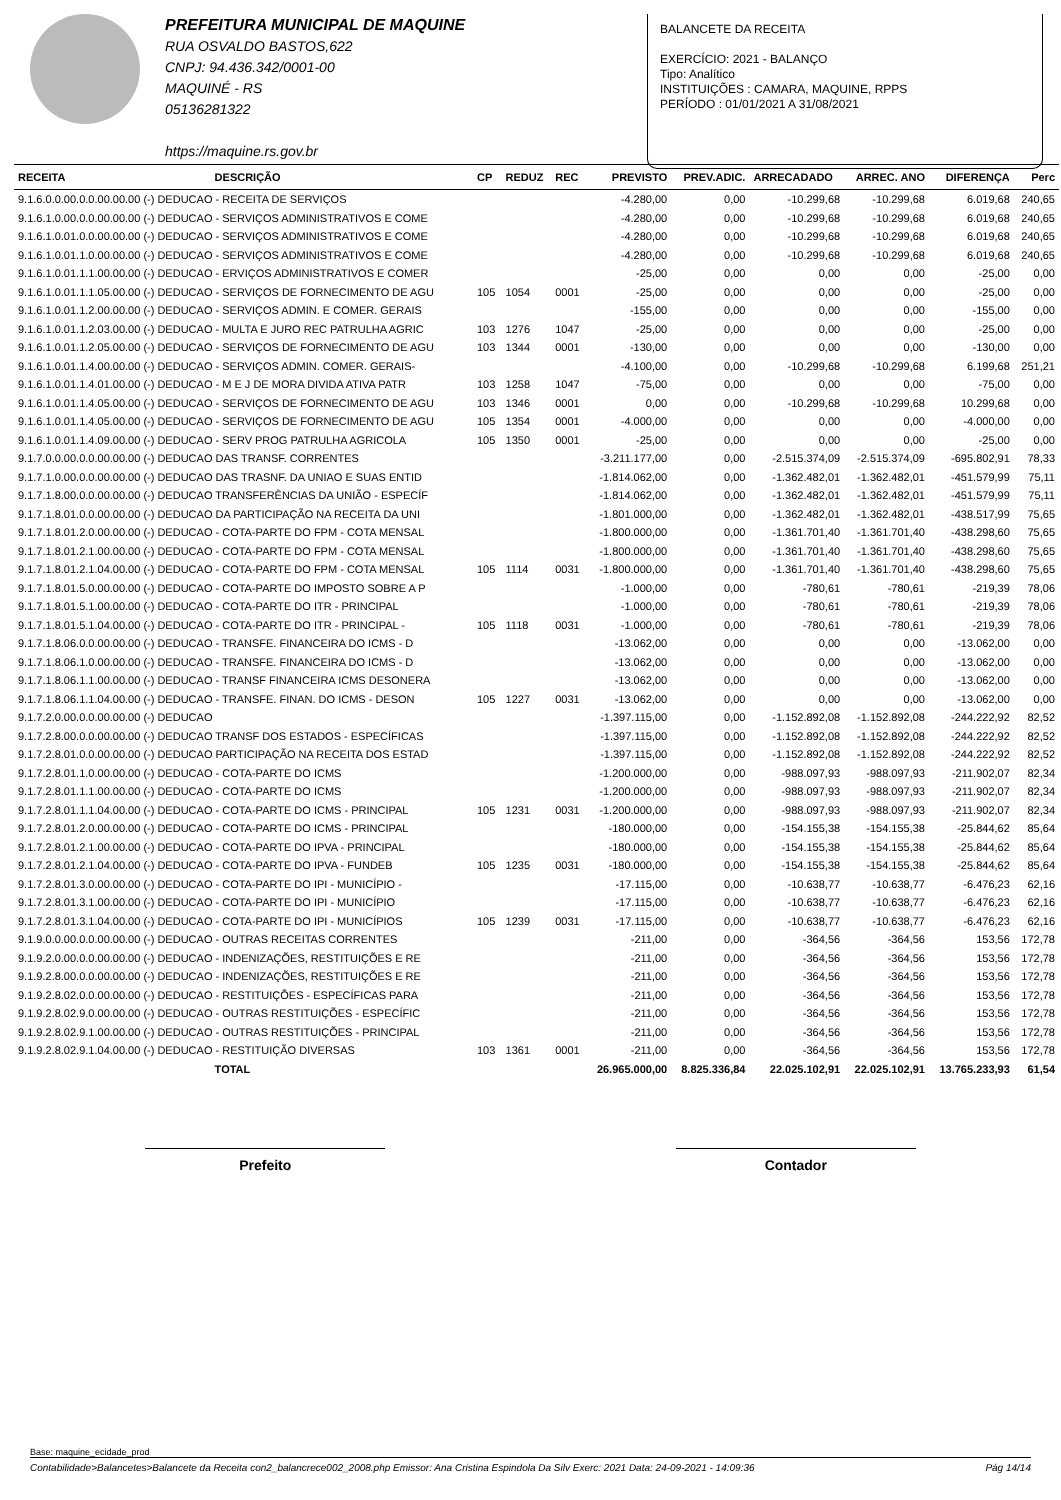PREFEITURA MUNICIPAL DE MAQUINE
RUA OSVALDO BASTOS,622
CNPJ: 94.436.342/0001-00
MAQUINÉ - RS
05136281322
https://maquine.rs.gov.br
BALANCETE DA RECEITA
EXERCÍCIO: 2021 - BALANÇO
Tipo: Analítico
INSTITUIÇÕES : CAMARA, MAQUINE, RPPS
PERÍODO : 01/01/2021 A 31/08/2021
| RECEITA | DESCRIÇÃO | CP | REDUZ | REC | PREVISTO | PREV.ADIC. | ARRECADADO | ARREC. ANO | DIFERENÇA | Perc |
| --- | --- | --- | --- | --- | --- | --- | --- | --- | --- | --- |
| 9.1.6.0.0.00.0.0.00.00.00 (-) DEDUCAO - RECEITA DE SERVIÇOS | | | | | -4.280,00 | 0,00 | -10.299,68 | -10.299,68 | 6.019,68 | 240,65 |
| 9.1.6.1.0.00.0.0.00.00.00 (-) DEDUCAO - SERVIÇOS ADMINISTRATIVOS E COME | | | | | -4.280,00 | 0,00 | -10.299,68 | -10.299,68 | 6.019,68 | 240,65 |
| 9.1.6.1.0.01.0.0.00.00.00 (-) DEDUCAO - SERVIÇOS ADMINISTRATIVOS E COME | | | | | -4.280,00 | 0,00 | -10.299,68 | -10.299,68 | 6.019,68 | 240,65 |
| 9.1.6.1.0.01.1.0.00.00.00 (-) DEDUCAO - SERVIÇOS ADMINISTRATIVOS E COME | | | | | -4.280,00 | 0,00 | -10.299,68 | -10.299,68 | 6.019,68 | 240,65 |
| 9.1.6.1.0.01.1.1.00.00.00 (-) DEDUCAO - ERVIÇOS ADMINISTRATIVOS E COMER | | | | | -25,00 | 0,00 | 0,00 | 0,00 | -25,00 | 0,00 |
| 9.1.6.1.0.01.1.1.05.00.00 (-) DEDUCAO - SERVIÇOS DE FORNECIMENTO DE AGU | | 105 | 1054 | 0001 | -25,00 | 0,00 | 0,00 | 0,00 | -25,00 | 0,00 |
| 9.1.6.1.0.01.1.2.00.00.00 (-) DEDUCAO - SERVIÇOS ADMIN. E COMER. GERAIS | | | | | -155,00 | 0,00 | 0,00 | 0,00 | -155,00 | 0,00 |
| 9.1.6.1.0.01.1.2.03.00.00 (-) DEDUCAO - MULTA E JURO REC PATRULHA AGRIC | | 103 | 1276 | 1047 | -25,00 | 0,00 | 0,00 | 0,00 | -25,00 | 0,00 |
| 9.1.6.1.0.01.1.2.05.00.00 (-) DEDUCAO - SERVIÇOS DE FORNECIMENTO DE AGU | | 103 | 1344 | 0001 | -130,00 | 0,00 | 0,00 | 0,00 | -130,00 | 0,00 |
| 9.1.6.1.0.01.1.4.00.00.00 (-) DEDUCAO - SERVIÇOS ADMIN. COMER. GERAIS- | | | | | -4.100,00 | 0,00 | -10.299,68 | -10.299,68 | 6.199,68 | 251,21 |
| 9.1.6.1.0.01.1.4.01.00.00 (-) DEDUCAO - M E J DE MORA DIVIDA ATIVA PATR | | 103 | 1258 | 1047 | -75,00 | 0,00 | 0,00 | 0,00 | -75,00 | 0,00 |
| 9.1.6.1.0.01.1.4.05.00.00 (-) DEDUCAO - SERVIÇOS DE FORNECIMENTO DE AGU | | 103 | 1346 | 0001 | 0,00 | 0,00 | -10.299,68 | -10.299,68 | 10.299,68 | 0,00 |
| 9.1.6.1.0.01.1.4.05.00.00 (-) DEDUCAO - SERVIÇOS DE FORNECIMENTO DE AGU | | 105 | 1354 | 0001 | -4.000,00 | 0,00 | 0,00 | 0,00 | -4.000,00 | 0,00 |
| 9.1.6.1.0.01.1.4.09.00.00 (-) DEDUCAO - SERV PROG PATRULHA AGRICOLA | | 105 | 1350 | 0001 | -25,00 | 0,00 | 0,00 | 0,00 | -25,00 | 0,00 |
| 9.1.7.0.0.00.0.0.00.00.00 (-) DEDUCAO DAS TRANSF. CORRENTES | | | | | -3.211.177,00 | 0,00 | -2.515.374,09 | -2.515.374,09 | -695.802,91 | 78,33 |
| 9.1.7.1.0.00.0.0.00.00.00 (-) DEDUCAO DAS TRASNF. DA UNIAO E SUAS ENTID | | | | | -1.814.062,00 | 0,00 | -1.362.482,01 | -1.362.482,01 | -451.579,99 | 75,11 |
| 9.1.7.1.8.00.0.0.00.00.00 (-) DEDUCAO TRANSFERÊNCIAS DA UNIÃO - ESPECÍF | | | | | -1.814.062,00 | 0,00 | -1.362.482,01 | -1.362.482,01 | -451.579,99 | 75,11 |
| 9.1.7.1.8.01.0.0.00.00.00 (-) DEDUCAO DA PARTICIPAÇÃO NA RECEITA DA UNI | | | | | -1.801.000,00 | 0,00 | -1.362.482,01 | -1.362.482,01 | -438.517,99 | 75,65 |
| 9.1.7.1.8.01.2.0.00.00.00 (-) DEDUCAO - COTA-PARTE DO FPM - COTA MENSAL | | | | | -1.800.000,00 | 0,00 | -1.361.701,40 | -1.361.701,40 | -438.298,60 | 75,65 |
| 9.1.7.1.8.01.2.1.00.00.00 (-) DEDUCAO - COTA-PARTE DO FPM - COTA MENSAL | | | | | -1.800.000,00 | 0,00 | -1.361.701,40 | -1.361.701,40 | -438.298,60 | 75,65 |
| 9.1.7.1.8.01.2.1.04.00.00 (-) DEDUCAO - COTA-PARTE DO FPM - COTA MENSAL | | 105 | 1114 | 0031 | -1.800.000,00 | 0,00 | -1.361.701,40 | -1.361.701,40 | -438.298,60 | 75,65 |
| 9.1.7.1.8.01.5.0.00.00.00 (-) DEDUCAO - COTA-PARTE DO IMPOSTO SOBRE A P | | | | | -1.000,00 | 0,00 | -780,61 | -780,61 | -219,39 | 78,06 |
| 9.1.7.1.8.01.5.1.00.00.00 (-) DEDUCAO - COTA-PARTE DO ITR - PRINCIPAL | | | | | -1.000,00 | 0,00 | -780,61 | -780,61 | -219,39 | 78,06 |
| 9.1.7.1.8.01.5.1.04.00.00 (-) DEDUCAO - COTA-PARTE DO ITR - PRINCIPAL - | | 105 | 1118 | 0031 | -1.000,00 | 0,00 | -780,61 | -780,61 | -219,39 | 78,06 |
| 9.1.7.1.8.06.0.0.00.00.00 (-) DEDUCAO - TRANSFE. FINANCEIRA DO ICMS - D | | | | | -13.062,00 | 0,00 | 0,00 | 0,00 | -13.062,00 | 0,00 |
| 9.1.7.1.8.06.1.0.00.00.00 (-) DEDUCAO - TRANSFE. FINANCEIRA DO ICMS - D | | | | | -13.062,00 | 0,00 | 0,00 | 0,00 | -13.062,00 | 0,00 |
| 9.1.7.1.8.06.1.1.00.00.00 (-) DEDUCAO - TRANSF FINANCEIRA ICMS DESONERA | | | | | -13.062,00 | 0,00 | 0,00 | 0,00 | -13.062,00 | 0,00 |
| 9.1.7.1.8.06.1.1.04.00.00 (-) DEDUCAO - TRANSFE. FINAN. DO ICMS - DESON | | 105 | 1227 | 0031 | -13.062,00 | 0,00 | 0,00 | 0,00 | -13.062,00 | 0,00 |
| 9.1.7.2.0.00.0.0.00.00.00 (-) DEDUCAO | | | | | -1.397.115,00 | 0,00 | -1.152.892,08 | -1.152.892,08 | -244.222,92 | 82,52 |
| 9.1.7.2.8.00.0.0.00.00.00 (-) DEDUCAO TRANSF DOS ESTADOS - ESPECÍFICAS | | | | | -1.397.115,00 | 0,00 | -1.152.892,08 | -1.152.892,08 | -244.222,92 | 82,52 |
| 9.1.7.2.8.01.0.0.00.00.00 (-) DEDUCAO PARTICIPAÇÃO NA RECEITA DOS ESTAD | | | | | -1.397.115,00 | 0,00 | -1.152.892,08 | -1.152.892,08 | -244.222,92 | 82,52 |
| 9.1.7.2.8.01.1.0.00.00.00 (-) DEDUCAO - COTA-PARTE DO ICMS | | | | | -1.200.000,00 | 0,00 | -988.097,93 | -988.097,93 | -211.902,07 | 82,34 |
| 9.1.7.2.8.01.1.1.00.00.00 (-) DEDUCAO - COTA-PARTE DO ICMS | | | | | -1.200.000,00 | 0,00 | -988.097,93 | -988.097,93 | -211.902,07 | 82,34 |
| 9.1.7.2.8.01.1.1.04.00.00 (-) DEDUCAO - COTA-PARTE DO ICMS - PRINCIPAL | | 105 | 1231 | 0031 | -1.200.000,00 | 0,00 | -988.097,93 | -988.097,93 | -211.902,07 | 82,34 |
| 9.1.7.2.8.01.2.0.00.00.00 (-) DEDUCAO - COTA-PARTE DO ICMS - PRINCIPAL | | | | | -180.000,00 | 0,00 | -154.155,38 | -154.155,38 | -25.844,62 | 85,64 |
| 9.1.7.2.8.01.2.1.00.00.00 (-) DEDUCAO - COTA-PARTE DO IPVA - PRINCIPAL | | | | | -180.000,00 | 0,00 | -154.155,38 | -154.155,38 | -25.844,62 | 85,64 |
| 9.1.7.2.8.01.2.1.04.00.00 (-) DEDUCAO - COTA-PARTE DO IPVA - FUNDEB | | 105 | 1235 | 0031 | -180.000,00 | 0,00 | -154.155,38 | -154.155,38 | -25.844,62 | 85,64 |
| 9.1.7.2.8.01.3.0.00.00.00 (-) DEDUCAO - COTA-PARTE DO IPI - MUNICÍPIO - | | | | | -17.115,00 | 0,00 | -10.638,77 | -10.638,77 | -6.476,23 | 62,16 |
| 9.1.7.2.8.01.3.1.00.00.00 (-) DEDUCAO - COTA-PARTE DO IPI - MUNICÍPIO | | | | | -17.115,00 | 0,00 | -10.638,77 | -10.638,77 | -6.476,23 | 62,16 |
| 9.1.7.2.8.01.3.1.04.00.00 (-) DEDUCAO - COTA-PARTE DO IPI - MUNICÍPIOS | | 105 | 1239 | 0031 | -17.115,00 | 0,00 | -10.638,77 | -10.638,77 | -6.476,23 | 62,16 |
| 9.1.9.0.0.00.0.0.00.00.00 (-) DEDUCAO - OUTRAS RECEITAS CORRENTES | | | | | -211,00 | 0,00 | -364,56 | -364,56 | 153,56 | 172,78 |
| 9.1.9.2.0.00.0.0.00.00.00 (-) DEDUCAO - INDENIZAÇÕES, RESTITUIÇÕES E RE | | | | | -211,00 | 0,00 | -364,56 | -364,56 | 153,56 | 172,78 |
| 9.1.9.2.8.00.0.0.00.00.00 (-) DEDUCAO - INDENIZAÇÕES, RESTITUIÇÕES E RE | | | | | -211,00 | 0,00 | -364,56 | -364,56 | 153,56 | 172,78 |
| 9.1.9.2.8.02.0.0.00.00.00 (-) DEDUCAO - RESTITUIÇÕES - ESPECÍFICAS PARA | | | | | -211,00 | 0,00 | -364,56 | -364,56 | 153,56 | 172,78 |
| 9.1.9.2.8.02.9.0.00.00.00 (-) DEDUCAO - OUTRAS RESTITUIÇÕES - ESPECÍFIC | | | | | -211,00 | 0,00 | -364,56 | -364,56 | 153,56 | 172,78 |
| 9.1.9.2.8.02.9.1.00.00.00 (-) DEDUCAO - OUTRAS RESTITUIÇÕES - PRINCIPAL | | | | | -211,00 | 0,00 | -364,56 | -364,56 | 153,56 | 172,78 |
| 9.1.9.2.8.02.9.1.04.00.00 (-) DEDUCAO - RESTITUIÇÃO DIVERSAS | | 103 | 1361 | 0001 | -211,00 | 0,00 | -364,56 | -364,56 | 153,56 | 172,78 |
| | TOTAL | | | | 26.965.000,00 | 8.825.336,84 | 22.025.102,91 | 22.025.102,91 | 13.765.233,93 | 61,54 |
Prefeito Contador
Base: maquine_ecidade_prod
Contabilidade>Balancetes>Balancete da Receita con2_balancrece002_2008.php Emissor: Ana Cristina Espindola Da Silv Exerc: 2021 Data: 24-09-2021 - 14:09:36 Pág 14/14